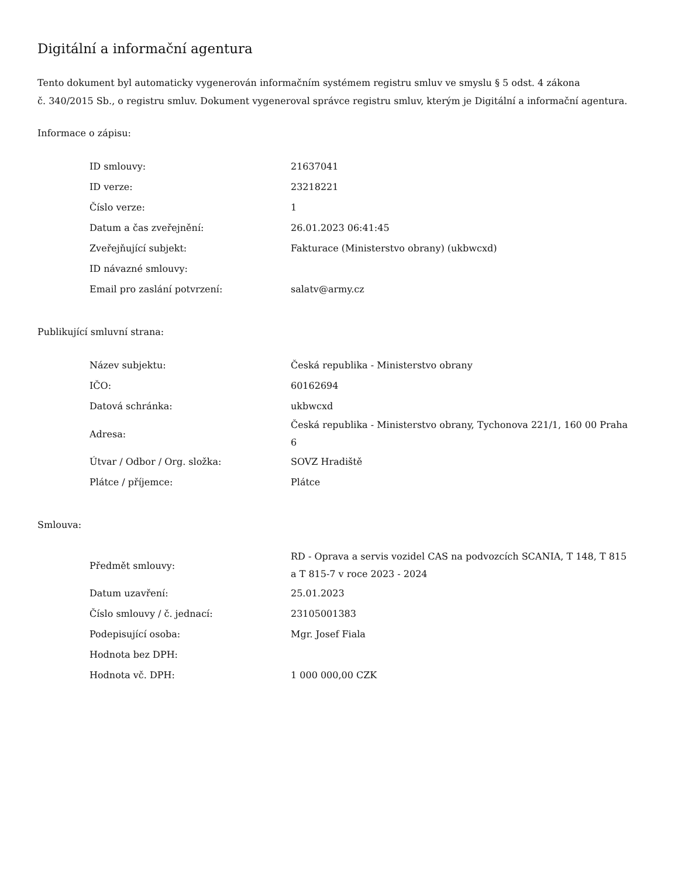Digitální a informační agentura
Tento dokument byl automaticky vygenerován informačním systémem registru smluv ve smyslu § 5 odst. 4 zákona
č. 340/2015 Sb., o registru smluv. Dokument vygeneroval správce registru smluv, kterým je Digitální a informační agentura.
Informace o zápisu:
| ID smlouvy: | 21637041 |
| ID verze: | 23218221 |
| Číslo verze: | 1 |
| Datum a čas zveřejnění: | 26.01.2023 06:41:45 |
| Zveřejňující subjekt: | Fakturace (Ministerstvo obrany) (ukbwcxd) |
| ID návazné smlouvy: | |
| Email pro zaslání potvrzení: | salatv@army.cz |
Publikující smluvní strana:
| Název subjektu: | Česká republika - Ministerstvo obrany |
| IČO: | 60162694 |
| Datová schránka: | ukbwcxd |
| Adresa: | Česká republika - Ministerstvo obrany, Tychonova 221/1, 160 00 Praha 6 |
| Útvar / Odbor / Org. složka: | SOVZ Hradiště |
| Plátce / příjemce: | Plátce |
Smlouva:
| Předmět smlouvy: | RD - Oprava a servis vozidel CAS na podvozcích SCANIA, T 148, T 815 a T 815-7 v roce 2023 - 2024 |
| Datum uzavření: | 25.01.2023 |
| Číslo smlouvy / č. jednací: | 23105001383 |
| Podepisující osoba: | Mgr. Josef Fiala |
| Hodnota bez DPH: | |
| Hodnota vč. DPH: | 1 000 000,00 CZK |